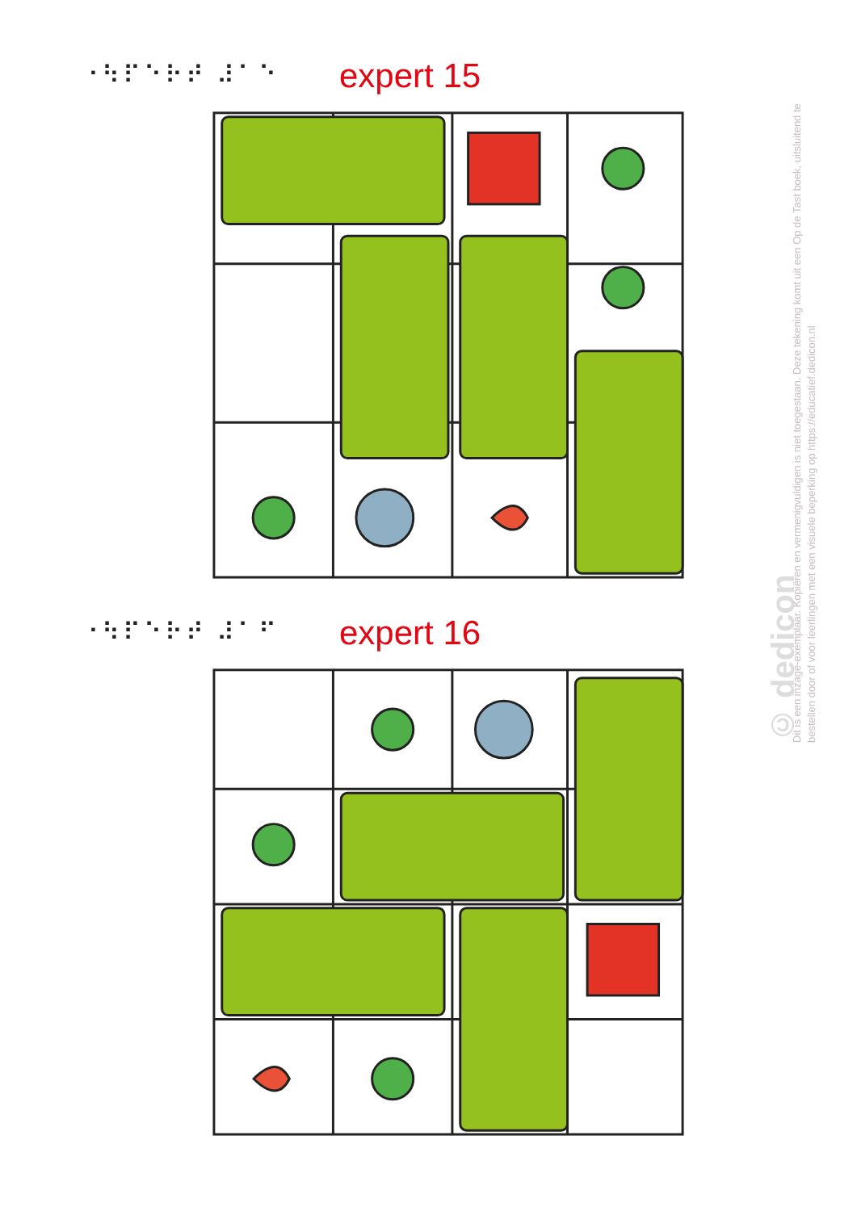⠐⠳⠏⠑⠗⠞ ⠼⠁⠑ expert 15
⠐⠳⠏⠑⠗⠞ ⠼⠁⠋ expert 16
© dedicon
Dit is een inzage-exemplaar. Kopiëren en vermenigvuldigen is niet toegestaan. Deze tekening komt uit een Op de Tast boek, uitsluitend te bestellen door of voor leerlingen met een visuele beperking op https://educatief.dedicon.nl